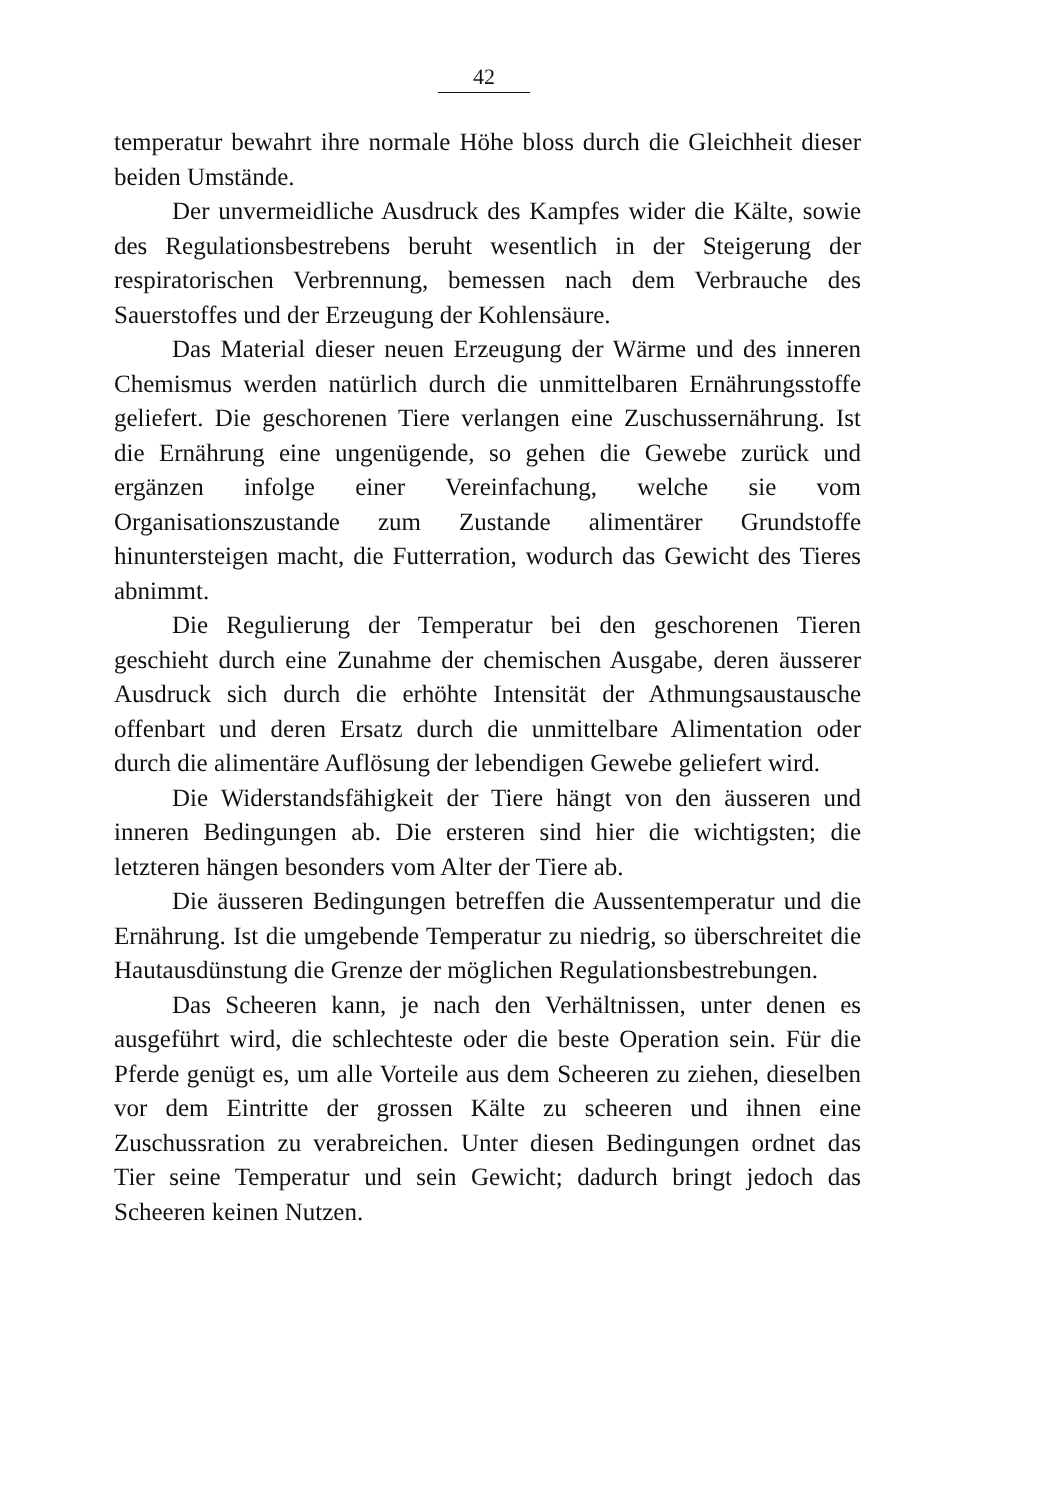42
temperatur bewahrt ihre normale Höhe bloss durch die Gleichheit dieser beiden Umstände.
Der unvermeidliche Ausdruck des Kampfes wider die Kälte, sowie des Regulationsbestrebens beruht wesentlich in der Steigerung der respiratorischen Verbrennung, bemessen nach dem Verbrauche des Sauerstoffes und der Erzeugung der Kohlensäure.
Das Material dieser neuen Erzeugung der Wärme und des inneren Chemismus werden natürlich durch die unmittelbaren Ernährungsstoffe geliefert. Die geschorenen Tiere verlangen eine Zuschussernährung. Ist die Ernährung eine ungenügende, so gehen die Gewebe zurück und ergänzen infolge einer Vereinfachung, welche sie vom Organisationszustande zum Zustande alimentärer Grundstoffe hinuntersteigen macht, die Futterration, wodurch das Gewicht des Tieres abnimmt.
Die Regulierung der Temperatur bei den geschorenen Tieren geschieht durch eine Zunahme der chemischen Ausgabe, deren äusserer Ausdruck sich durch die erhöhte Intensität der Athmungsaustausche offenbart und deren Ersatz durch die unmittelbare Alimentation oder durch die alimentäre Auflösung der lebendigen Gewebe geliefert wird.
Die Widerstandsfähigkeit der Tiere hängt von den äusseren und inneren Bedingungen ab. Die ersteren sind hier die wichtigsten; die letzteren hängen besonders vom Alter der Tiere ab.
Die äusseren Bedingungen betreffen die Aussentemperatur und die Ernährung. Ist die umgebende Temperatur zu niedrig, so überschreitet die Hautausdünstung die Grenze der möglichen Regulationsbestrebungen.
Das Scheeren kann, je nach den Verhältnissen, unter denen es ausgeführt wird, die schlechteste oder die beste Operation sein. Für die Pferde genügt es, um alle Vorteile aus dem Scheeren zu ziehen, dieselben vor dem Eintritte der grossen Kälte zu scheeren und ihnen eine Zuschussration zu verabreichen. Unter diesen Bedingungen ordnet das Tier seine Temperatur und sein Gewicht; dadurch bringt jedoch das Scheeren keinen Nutzen.